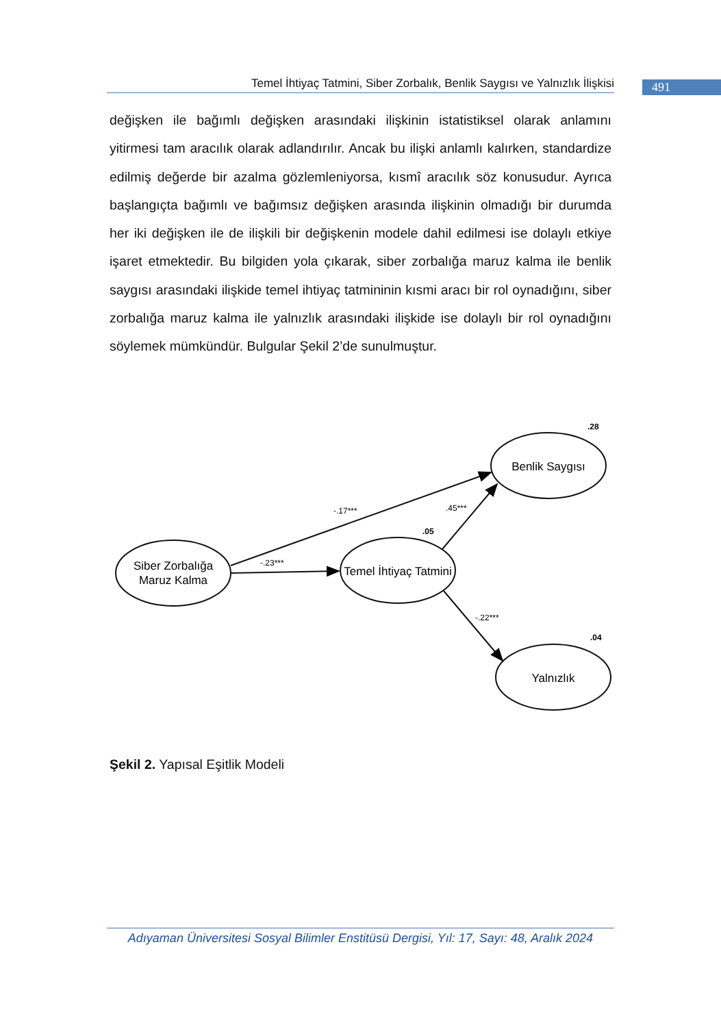Temel İhtiyaç Tatmini, Siber Zorbalık, Benlik Saygısı ve Yalnızlık İlişkisi
491
değişken ile bağımlı değişken arasındaki ilişkinin istatistiksel olarak anlamını yitirmesi tam aracılık olarak adlandırılır. Ancak bu ilişki anlamlı kalırken, standardize edilmiş değerde bir azalma gözlemleniyorsa, kısmî aracılık söz konusudur. Ayrıca başlangıçta bağımlı ve bağımsız değişken arasında ilişkinin olmadığı bir durumda her iki değişken ile de ilişkili bir değişkenin modele dahil edilmesi ise dolaylı etkiye işaret etmektedir. Bu bilgiden yola çıkarak, siber zorbalığa maruz kalma ile benlik saygısı arasındaki ilişkide temel ihtiyaç tatmininin kısmi aracı bir rol oynadığını, siber zorbalığa maruz kalma ile yalnızlık arasındaki ilişkide ise dolaylı bir rol oynadığını söylemek mümkündür. Bulgular Şekil 2’de sunulmuştur.
Siber Zorbalığa
Maruz Kalma
Temel İhtiyaç Tatmini
Benlik Saygısı
Yalnızlık
-.17***
.45***
-.23***
-.22***
.28
.05
.04
Şekil 2. Yapısal Eşitlik Modeli
Adıyaman Üniversitesi Sosyal Bilimler Enstitüsü Dergisi, Yıl: 17, Sayı: 48, Aralık 2024